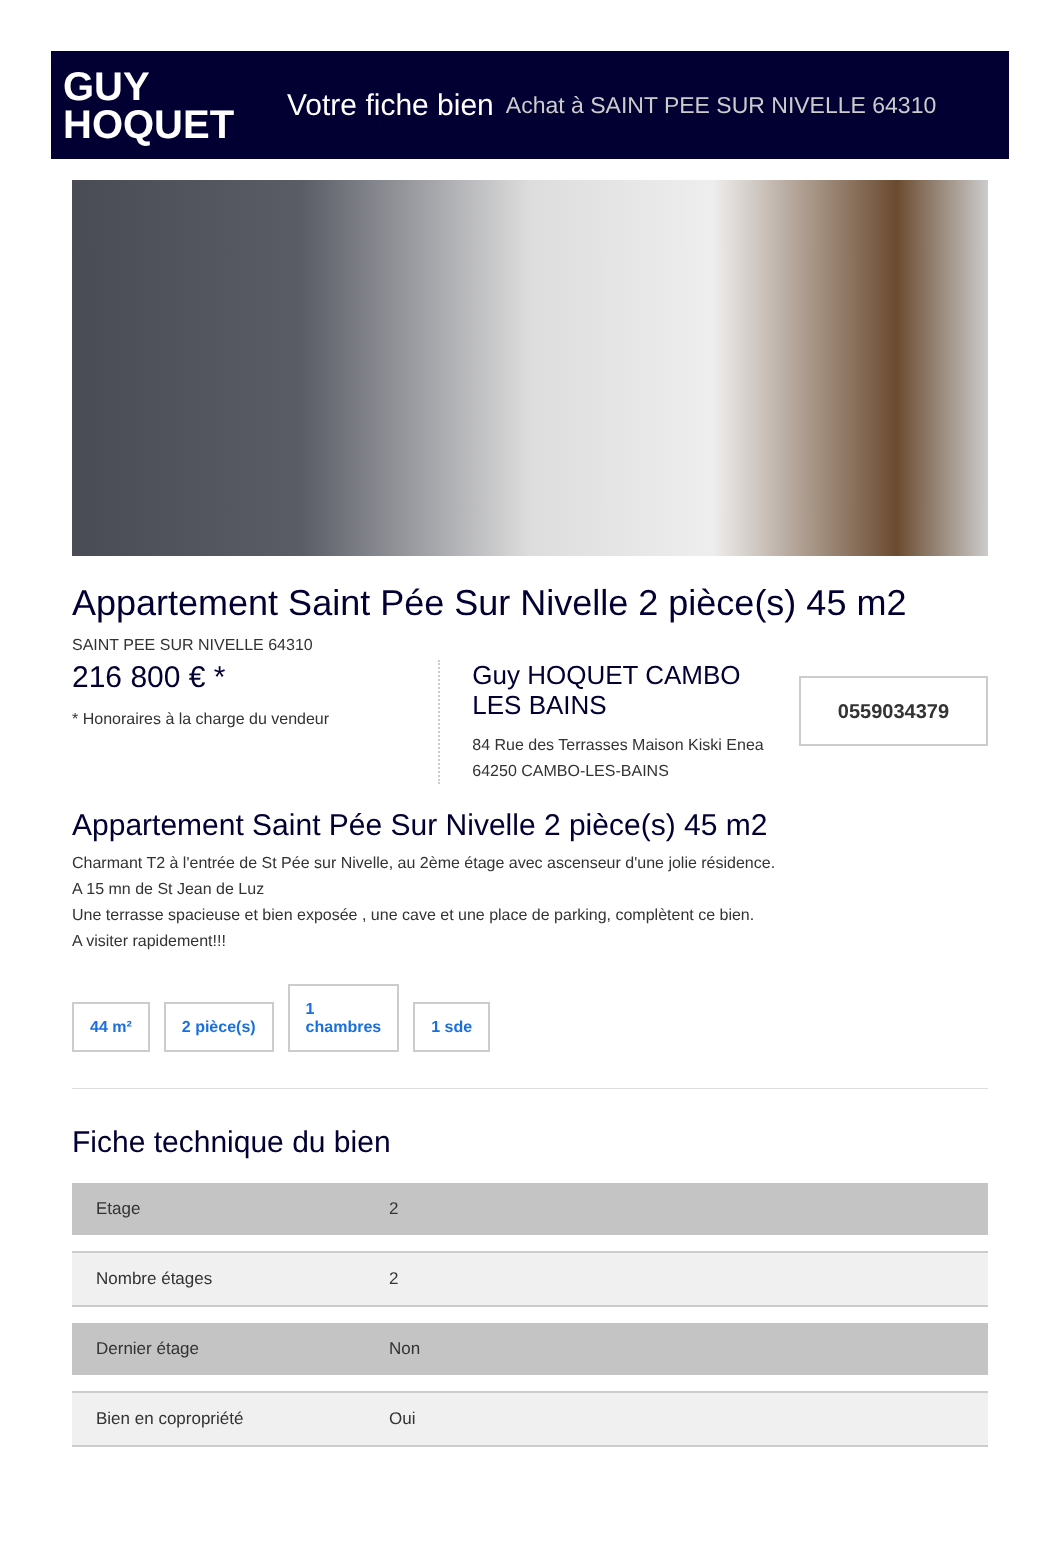GUY
HOQUET
Votre fiche bien Achat à SAINT PEE SUR NIVELLE 64310
Appartement Saint Pée Sur Nivelle 2 pièce(s) 45 m2
SAINT PEE SUR NIVELLE 64310
216 800 € *
* Honoraires à la charge du vendeur
Guy HOQUET CAMBO LES BAINS
84 Rue des Terrasses Maison Kiski Enea
64250 CAMBO-LES-BAINS
0559034379
Appartement Saint Pée Sur Nivelle 2 pièce(s) 45 m2
Charmant T2 à l'entrée de St Pée sur Nivelle, au 2ème étage avec ascenseur d'une jolie résidence.
A 15 mn de St Jean de Luz
Une terrasse spacieuse et bien exposée , une cave et une place de parking, complètent ce bien.
A visiter rapidement!!!
44 m²
2 pièce(s)
1
chambres
1 sde
Fiche technique du bien
| Etage | 2 |
| Nombre étages | 2 |
| Dernier étage | Non |
| Bien en copropriété | Oui |